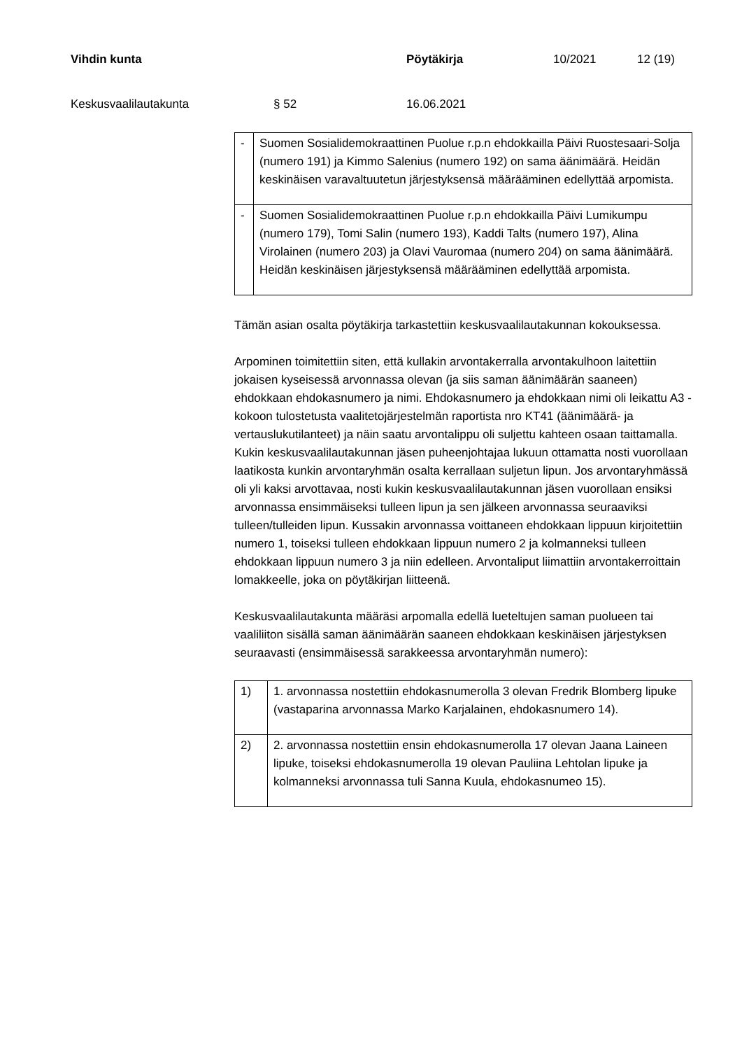Vihdin kunta Pöytäkirja 10/2021 12 (19)
Keskusvaalilautakunta § 52 16.06.2021
| - | Suomen Sosialidemokraattinen Puolue r.p.n ehdokkailla Päivi Ruostesaari-Solja (numero 191) ja Kimmo Salenius (numero 192) on sama äänimäärä. Heidän keskinäisen varavaltuutetun järjestyksensä määrääminen edellyttää arpomista. |
| - | Suomen Sosialidemokraattinen Puolue r.p.n ehdokkailla Päivi Lumikumpu (numero 179), Tomi Salin (numero 193), Kaddi Talts (numero 197), Alina Virolainen (numero 203) ja Olavi Vauromaa (numero 204) on sama äänimäärä. Heidän keskinäisen järjestyksensä määrääminen edellyttää arpomista. |
Tämän asian osalta pöytäkirja tarkastettiin keskusvaalilautakunnan kokouksessa.
Arpominen toimitettiin siten, että kullakin arvontakerralla arvontakulhoon laitettiin jokaisen kyseisessä arvonnassa olevan (ja siis saman äänimäärän saaneen) ehdokkaan ehdokasnumero ja nimi. Ehdokasnumero ja ehdokkaan nimi oli leikattu A3 -kokoon tulostetusta vaalitetojärjestelmän raportista nro KT41 (äänimäärä- ja vertauslukutilanteet) ja näin saatu arvontalippu oli suljettu kahteen osaan taittamalla. Kukin keskusvaalilautakunnan jäsen puheenjohtajaa lukuun ottamatta nosti vuorollaan laatikosta kunkin arvontaryhmän osalta kerrallaan suljetun lipun. Jos arvontaryhmässä oli yli kaksi arvottavaa, nosti kukin keskusvaalilautakunnan jäsen vuorollaan ensiksi arvonnassa ensimmäiseksi tulleen lipun ja sen jälkeen arvonnassa seuraaviksi tulleen/tulleiden lipun. Kussakin arvonnassa voittaneen ehdokkaan lippuun kirjoitettiin numero 1, toiseksi tulleen ehdokkaan lippuun numero 2 ja kolmanneksi tulleen ehdokkaan lippuun numero 3 ja niin edelleen. Arvontaliput liimattiin arvontakerroittain lomakkeelle, joka on pöytäkirjan liitteenä.
Keskusvaalilautakunta määräsi arpomalla edellä lueteltujen saman puolueen tai vaaliliiton sisällä saman äänimäärän saaneen ehdokkaan keskinäisen järjestyksen seuraavasti (ensimmäisessä sarakkeessa arvontaryhmän numero):
| 1) | 1. arvonnassa nostettiin ehdokasnumerolla 3 olevan Fredrik Blomberg lipuke (vastaparina arvonnassa Marko Karjalainen, ehdokasnumero 14). |
| 2) | 2. arvonnassa nostettiin ensin ehdokasnumerolla 17 olevan Jaana Laineen lipuke, toiseksi ehdokasnumerolla 19 olevan Pauliina Lehtolan lipuke ja kolmanneksi arvonnassa tuli Sanna Kuula, ehdokasnumeo 15). |